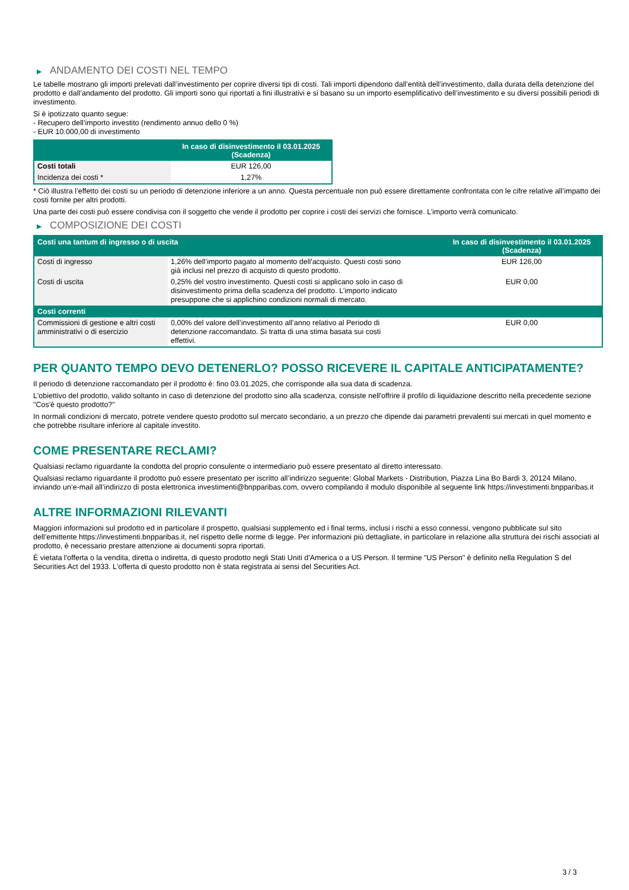▶ ANDAMENTO DEI COSTI NEL TEMPO
Le tabelle mostrano gli importi prelevati dall’investimento per coprire diversi tipi di costi. Tali importi dipendono dall’entità dell’investimento, dalla durata della detenzione del prodotto e dall’andamento del prodotto. Gli importi sono qui riportati a fini illustrativi e si basano su un importo esemplificativo dell’investimento e su diversi possibili periodi di investimento.
Si è ipotizzato quanto segue:
- Recupero dell’importo investito (rendimento annuo dello 0 %)
- EUR 10.000,00 di investimento
| | In caso di disinvestimento il 03.01.2025 (Scadenza) |
| --- | --- |
| Costi totali | EUR 126,00 |
| Incidenza dei costi * | 1,27% |
* Ciò illustra l’effetto dei costi su un periodo di detenzione inferiore a un anno. Questa percentuale non può essere direttamente confrontata con le cifre relative all’impatto dei costi fornite per altri prodotti.
Una parte dei costi può essere condivisa con il soggetto che vende il prodotto per coprire i costi dei servizi che fornisce. L’importo verrà comunicato.
▶ COMPOSIZIONE DEI COSTI
| Costi una tantum di ingresso o di uscita | | In caso di disinvestimento il 03.01.2025 (Scadenza) |
| --- | --- | --- |
| Costi di ingresso | 1,26% dell’importo pagato al momento dell'acquisto. Questi costi sono già inclusi nel prezzo di acquisto di questo prodotto. | EUR 126,00 |
| Costi di uscita | 0,25% del vostro investimento. Questi costi si applicano solo in caso di disinvestimento prima della scadenza del prodotto. L’importo indicato presuppone che si applichino condizioni normali di mercato. | EUR 0,00 |
| Costi correnti | | |
| Commissioni di gestione e altri costi amministrativi o di esercizio | 0,00% del valore dell’investimento all’anno relativo al Periodo di detenzione raccomandato. Si tratta di una stima basata sui costi effettivi. | EUR 0,00 |
PER QUANTO TEMPO DEVO DETENERLO? POSSO RICEVERE IL CAPITALE ANTICIPATAMENTE?
Il periodo di detenzione raccomandato per il prodotto è: fino 03.01.2025, che corrisponde alla sua data di scadenza.
L'obiettivo del prodotto, valido soltanto in caso di detenzione del prodotto sino alla scadenza, consiste nell'offrire il profilo di liquidazione descritto nella precedente sezione "Cos'è questo prodotto?"
In normali condizioni di mercato, potrete vendere questo prodotto sul mercato secondario, a un prezzo che dipende dai parametri prevalenti sui mercati in quel momento e che potrebbe risultare inferiore al capitale investito.
COME PRESENTARE RECLAMI?
Qualsiasi reclamo riguardante la condotta del proprio consulente o intermediario può essere presentato al diretto interessato.
Qualsiasi reclamo riguardante il prodotto può essere presentato per iscritto all’indirizzo seguente: Global Markets - Distribution, Piazza Lina Bo Bardi 3, 20124 Milano, inviando un’e-mail all’indirizzo di posta elettronica investimenti@bnpparibas.com, ovvero compilando il modulo disponibile al seguente link https://investimenti.bnpparibas.it
ALTRE INFORMAZIONI RILEVANTI
Maggiori informazioni sul prodotto ed in particolare il prospetto, qualsiasi supplemento ed i final terms, inclusi i rischi a esso connessi, vengono pubblicate sul sito dell’emittente https://investimenti.bnpparibas.it, nel rispetto delle norme di legge. Per informazioni più dettagliate, in particolare in relazione alla struttura dei rischi associati al prodotto, è necessario prestare attenzione ai documenti sopra riportati.
È vietata l'offerta o la vendita, diretta o indiretta, di questo prodotto negli Stati Uniti d'America o a US Person. Il termine "US Person" è definito nella Regulation S del Securities Act del 1933. L'offerta di questo prodotto non è stata registrata ai sensi del Securities Act.
3 / 3